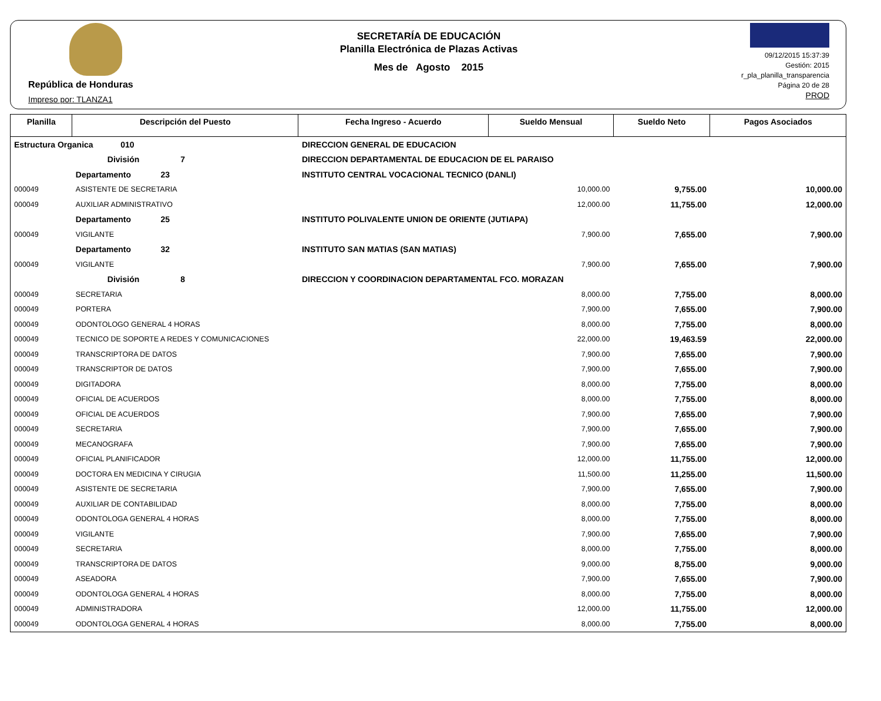República de Honduras
Impreso por: TLANZA1
SECRETARÍA DE EDUCACIÓN
Planilla Electrónica de Plazas Activas
Mes de Agosto 2015
09/12/2015 15:37:39
Gestión: 2015
r_pla_planilla_transparencia
Página 20 de 28
PROD
| Planilla | Descripción del Puesto | | Fecha Ingreso - Acuerdo | Sueldo Mensual | Sueldo Neto | Pagos Asociados |
| --- | --- | --- | --- | --- | --- | --- |
| Estructura Organica 010 | | DIRECCION GENERAL DE EDUCACION | | | | |
| | División 7 | DIRECCION DEPARTAMENTAL DE EDUCACION DE EL PARAISO | | | | |
| | Departamento 23 | INSTITUTO CENTRAL VOCACIONAL TECNICO (DANLI) | | | | |
| 000049 | ASISTENTE DE SECRETARIA | | | 10,000.00 | 9,755.00 | 10,000.00 |
| 000049 | AUXILIAR ADMINISTRATIVO | | | 12,000.00 | 11,755.00 | 12,000.00 |
| | Departamento 25 | INSTITUTO POLIVALENTE UNION DE ORIENTE (JUTIAPA) | | | | |
| 000049 | VIGILANTE | | | 7,900.00 | 7,655.00 | 7,900.00 |
| | Departamento 32 | INSTITUTO SAN MATIAS (SAN MATIAS) | | | | |
| 000049 | VIGILANTE | | | 7,900.00 | 7,655.00 | 7,900.00 |
| | División 8 | DIRECCION Y COORDINACION DEPARTAMENTAL FCO. MORAZAN | | | | |
| 000049 | SECRETARIA | | | 8,000.00 | 7,755.00 | 8,000.00 |
| 000049 | PORTERA | | | 7,900.00 | 7,655.00 | 7,900.00 |
| 000049 | ODONTOLOGO GENERAL 4 HORAS | | | 8,000.00 | 7,755.00 | 8,000.00 |
| 000049 | TECNICO DE SOPORTE A REDES Y COMUNICACIONES | | | 22,000.00 | 19,463.59 | 22,000.00 |
| 000049 | TRANSCRIPTORA DE DATOS | | | 7,900.00 | 7,655.00 | 7,900.00 |
| 000049 | TRANSCRIPTOR DE DATOS | | | 7,900.00 | 7,655.00 | 7,900.00 |
| 000049 | DIGITADORA | | | 8,000.00 | 7,755.00 | 8,000.00 |
| 000049 | OFICIAL DE ACUERDOS | | | 8,000.00 | 7,755.00 | 8,000.00 |
| 000049 | OFICIAL DE ACUERDOS | | | 7,900.00 | 7,655.00 | 7,900.00 |
| 000049 | SECRETARIA | | | 7,900.00 | 7,655.00 | 7,900.00 |
| 000049 | MECANOGRAFA | | | 7,900.00 | 7,655.00 | 7,900.00 |
| 000049 | OFICIAL PLANIFICADOR | | | 12,000.00 | 11,755.00 | 12,000.00 |
| 000049 | DOCTORA EN MEDICINA Y CIRUGIA | | | 11,500.00 | 11,255.00 | 11,500.00 |
| 000049 | ASISTENTE DE SECRETARIA | | | 7,900.00 | 7,655.00 | 7,900.00 |
| 000049 | AUXILIAR DE CONTABILIDAD | | | 8,000.00 | 7,755.00 | 8,000.00 |
| 000049 | ODONTOLOGA GENERAL 4 HORAS | | | 8,000.00 | 7,755.00 | 8,000.00 |
| 000049 | VIGILANTE | | | 7,900.00 | 7,655.00 | 7,900.00 |
| 000049 | SECRETARIA | | | 8,000.00 | 7,755.00 | 8,000.00 |
| 000049 | TRANSCRIPTORA DE DATOS | | | 9,000.00 | 8,755.00 | 9,000.00 |
| 000049 | ASEADORA | | | 7,900.00 | 7,655.00 | 7,900.00 |
| 000049 | ODONTOLOGA GENERAL 4 HORAS | | | 8,000.00 | 7,755.00 | 8,000.00 |
| 000049 | ADMINISTRADORA | | | 12,000.00 | 11,755.00 | 12,000.00 |
| 000049 | ODONTOLOGA GENERAL 4 HORAS | | | 8,000.00 | 7,755.00 | 8,000.00 |